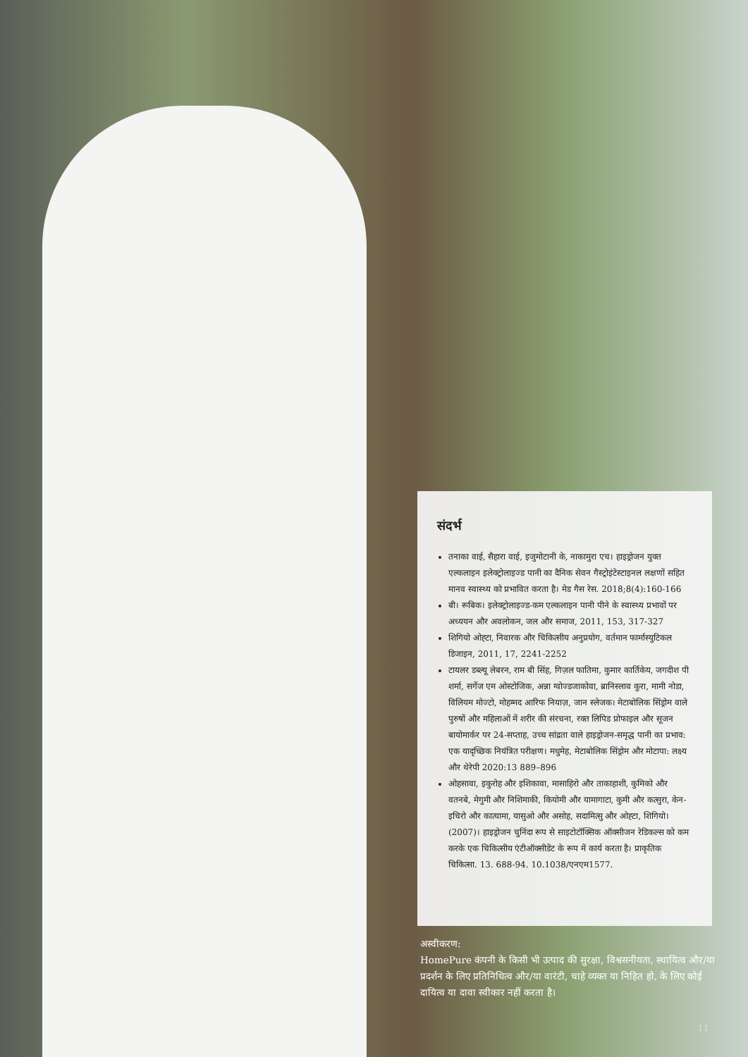संदर्भ
तनाका वाई, सैहारा वाई, इजुमोटानी के, नाकामुरा एच। हाइड्रोजन युक्त एल्कलाइन इलेक्ट्रोलाइज्ड पानी का दैनिक सेवन गैस्ट्रोइंटेस्टाइनल लक्षणों सहित मानव स्वास्थ्य को प्रभावित करता है। मेड गैस रेस. 2018;8(4):160-166
बी। रूबिक। इलेक्ट्रोलाइज्ड-कम एल्कलाइन पानी पीने के स्वास्थ्य प्रभावों पर अध्ययन और अवलोकन, जल और समाज, 2011, 153, 317-327
शिगियो ओह्टा, निवारक और चिकित्सीय अनुप्रयोग, वर्तमान फार्मास्युटिकल डिजाइन, 2011, 17, 2241-2252
टायलर डब्ल्यू लेबरन, राम बी सिंह, गिज़ल फातिमा, कुमार कार्तिकेय, जगदीश पी शर्मा, सर्गेज एम ओस्टोजिक, अन्ना ग्वोज्डजाकोवा, ब्रानिस्लाव कुरा, मामी नोडा, विलियम मोज्टो, मोहम्मद आरिफ नियाज़, जान स्लेजक। मेटाबोलिक सिंड्रोम वाले पुरुषों और महिलाओं में शरीर की संरचना, रक्त लिपिड प्रोफाइल और सूजन बायोमार्कर पर 24-सप्ताह, उच्च सांद्रता वाले हाइड्रोजन-समृद्ध पानी का प्रभाव: एक यादृच्छिक नियंत्रित परीक्षण। मधुमेह, मेटाबोलिक सिंड्रोम और मोटापा: लक्ष्य और थेरेपी 2020:13 889–896
ओहसावा, इकुरोह और इशिकावा, मासाहिरो और ताकाहाशी, कुमिको और वतनबे, मेगुमी और निशिमाकी, कियोमी और यामागाटा, कुमी और कत्सुरा, केन-इचिरो और कात्यामा, यासुओ और असोह, सदामित्सु और ओह्टा, शिगियो। (2007)। हाइड्रोजन चुनिंदा रूप से साइटोटॉक्सिक ऑक्सीजन रेडिकल्स को कम करके एक चिकित्सीय एंटीऑक्सीडेंट के रूप में कार्य करता है। प्राकृतिक चिकित्सा. 13. 688-94. 10.1038/एनएम1577.
अस्वीकरण:
HomePure कंपनी के किसी भी उत्पाद की सुरक्षा, विश्वसनीयता, स्थायित्व और/या प्रदर्शन के लिए प्रतिनिधित्व और/या वारंटी, चाहे व्यक्त या निहित हो, के लिए कोई दायित्व या दावा स्वीकार नहीं करता है।
11